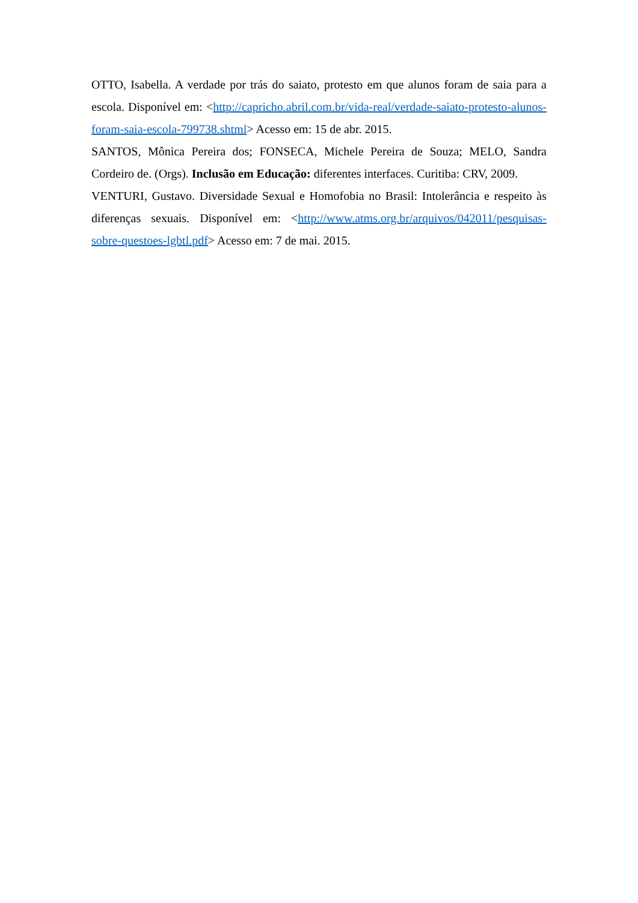OTTO, Isabella. A verdade por trás do saiato, protesto em que alunos foram de saia para a escola. Disponível em: <http://capricho.abril.com.br/vida-real/verdade-saiato-protesto-alunos-foram-saia-escola-799738.shtml> Acesso em: 15 de abr. 2015.
SANTOS, Mônica Pereira dos; FONSECA, Michele Pereira de Souza; MELO, Sandra Cordeiro de. (Orgs). Inclusão em Educação: diferentes interfaces. Curitiba: CRV, 2009.
VENTURI, Gustavo. Diversidade Sexual e Homofobia no Brasil: Intolerância e respeito às diferenças sexuais. Disponível em: <http://www.atms.org.br/arquivos/042011/pesquisas-sobre-questoes-lgbtl.pdf> Acesso em: 7 de mai. 2015.